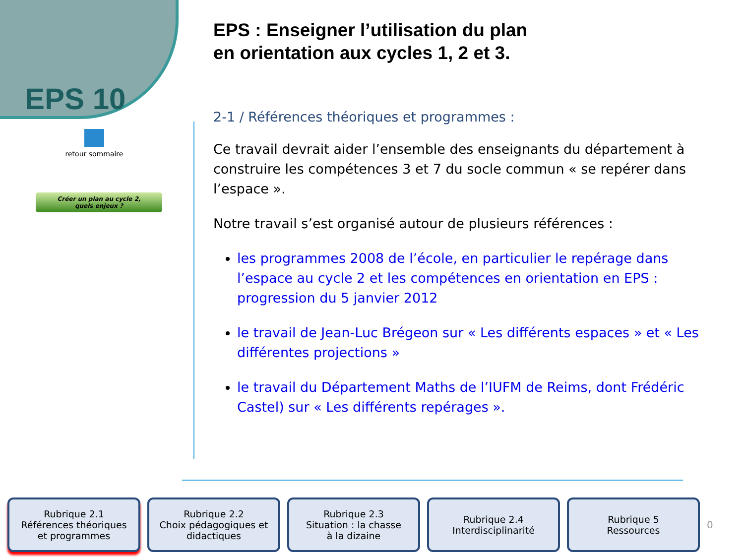EPS 10
retour sommaire
Créer un plan au cycle 2,
quels enjeux ?
EPS : Enseigner l’utilisation du plan
en orientation aux cycles 1, 2 et 3.
2-1 / Références théoriques et programmes :
Ce travail devrait aider l’ensemble des enseignants du département à construire les compétences 3 et 7 du socle commun « se repérer dans l’espace ».
Notre travail s’est organisé autour de plusieurs références :
les programmes 2008 de l’école, en particulier le repérage dans l’espace au cycle 2 et les compétences en orientation en EPS : progression du 5 janvier 2012
le travail de Jean-Luc Brégeon sur « Les différents espaces » et « Les différentes projections »
le travail du Département Maths de l’IUFM de Reims, dont Frédéric Castel) sur « Les différents repérages ».
Rubrique 2.1
Références théoriques
et programmes
Rubrique 2.2
Choix pédagogiques et
didactiques
Rubrique 2.3
Situation : la chasse
à la dizaine
Rubrique 2.4
Interdisciplinarité
Rubrique 5
Ressources
0